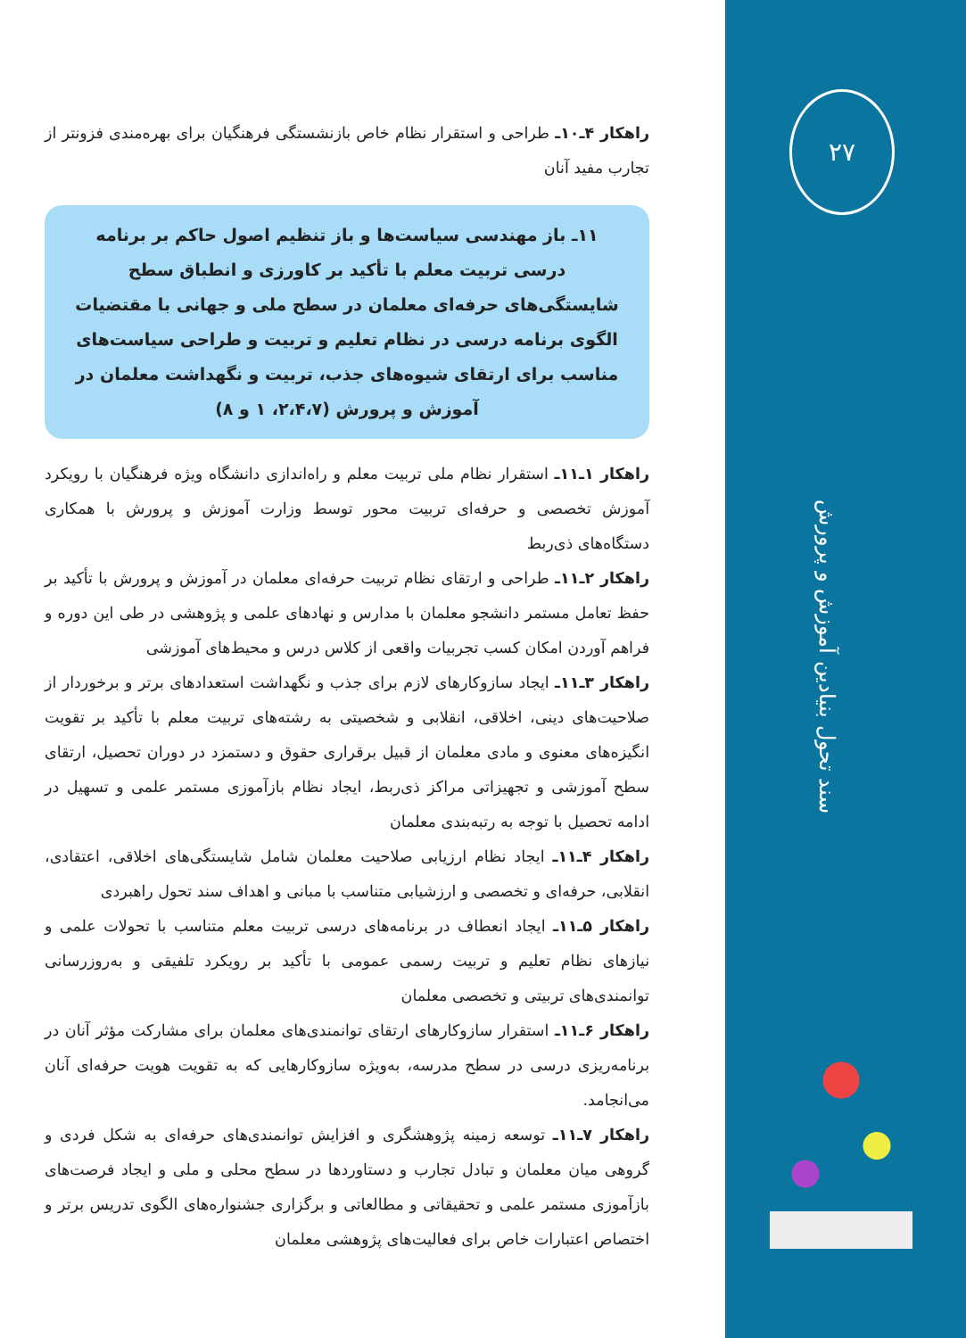۲۷
سند تحول بنیادین آموزش و پرورش
راهکار ۴ـ۱۰ـ طراحی و استقرار نظام خاص بازنشستگی فرهنگیان برای بهره‌مندی فزونتر از تجارب مفید آنان
۱۱ـ باز مهندسی سیاست‌ها و باز تنظیم اصول حاکم بر برنامه درسی تربیت معلم با تأکید بر کاورزی و انطباق سطح شایستگی‌های حرفه‌ای معلمان در سطح ملی و جهانی با مقتضیات الگوی برنامه درسی در نظام تعلیم و تربیت و طراحی سیاست‌های مناسب برای ارتقای شیوه‌های جذب، تربیت و نگهداشت معلمان در آموزش و پرورش (۲،۴،۷، ۱ و ۸)
راهکار ۱ـ۱۱ـ استقرار نظام ملی تربیت معلم و راه‌اندازی دانشگاه ویژه فرهنگیان با رویکرد آموزش تخصصی و حرفه‌ای تربیت محور توسط وزارت آموزش و پرورش با همکاری دستگاه‌های ذی‌ربط
راهکار ۲ـ۱۱ـ طراحی و ارتقای نظام تربیت حرفه‌ای معلمان در آموزش و پرورش با تأکید بر حفظ تعامل مستمر دانشجو معلمان با مدارس و نهادهای علمی و پژوهشی در طی این دوره و فراهم آوردن امکان کسب تجربیات واقعی از کلاس درس و محیط‌های آموزشی
راهکار ۳ـ۱۱ـ ایجاد سازوکارهای لازم برای جذب و نگهداشت استعدادهای برتر و برخوردار از صلاحیت‌های دینی، اخلاقی، انقلابی و شخصیتی به رشته‌های تربیت معلم با تأکید بر تقویت انگیزه‌های معنوی و مادی معلمان از قبیل برقراری حقوق و دستمزد در دوران تحصیل، ارتقای سطح آموزشی و تجهیزاتی مراکز ذی‌ربط، ایجاد نظام بازآموزی مستمر علمی و تسهیل در ادامه تحصیل با توجه به رتبه‌بندی معلمان
راهکار ۴ـ۱۱ـ ایجاد نظام ارزیابی صلاحیت معلمان شامل شایستگی‌های اخلاقی، اعتقادی، انقلابی، حرفه‌ای و تخصصی و ارزشیابی متناسب با مبانی و اهداف سند تحول راهبردی
راهکار ۵ـ۱۱ـ ایجاد انعطاف در برنامه‌های درسی تربیت معلم متناسب با تحولات علمی و نیازهای نظام تعلیم و تربیت رسمی عمومی با تأکید بر رویکرد تلفیقی و به‌روزرسانی توانمندی‌های تربیتی و تخصصی معلمان
راهکار ۶ـ۱۱ـ استقرار سازوکارهای ارتقای توانمندی‌های معلمان برای مشارکت مؤثر آنان در برنامه‌ریزی درسی در سطح مدرسه، به‌ویژه سازوکارهایی که به تقویت هویت حرفه‌ای آنان می‌انجامد.
راهکار ۷ـ۱۱ـ توسعه زمینه پژوهشگری و افزایش توانمندی‌های حرفه‌ای به شکل فردی و گروهی میان معلمان و تبادل تجارب و دستاوردها در سطح محلی و ملی و ایجاد فرصت‌های بازآموزی مستمر علمی و تحقیقاتی و مطالعاتی و برگزاری جشنواره‌های الگوی تدریس برتر و اختصاص اعتبارات خاص برای فعالیت‌های پژوهشی معلمان